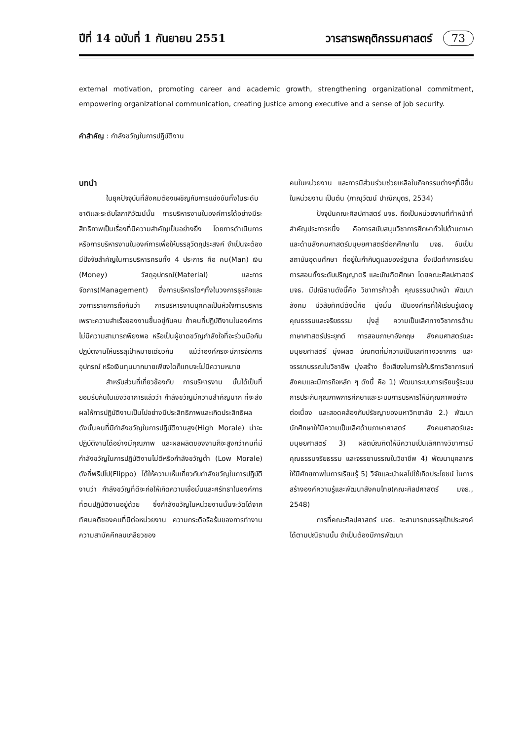ปีที่ 14 ฉบับที่ 1 กันยายน 2551 วารสารพฤติกรรมศาสตร์ 73
external motivation, promoting career and academic growth, strengthening organizational commitment, empowering organizational communication, creating justice among executive and a sense of job security.
คำสำคัญ : กำลังขวัญในการปฏิบัติงาน
บทนำ
ในยุคปัจจุบันที่สังคมต้องเผชิญกับการแข่งขันทั้งในระดับชาติและระดับโลกาภิวัฒน์นั้น การบริหารงานในองค์การได้อย่างมีระสิทธิภาพเป็นเรื่องที่มีความสำคัญเป็นอย่างยิ่ง โดยการดำเนินการหรือการบริหารงานในองค์การเพื่อให้บรรลุวัตถุประสงค์ จำเป็นจะต้องมีปัจจัยสำคัญในการบริหารครบทั้ง 4 ประการ คือ คน(Man) เงิน (Money) วัสดุอุปกรณ์(Material) และการจัดการ(Management) ซึ่งการบริหารใดๆทั้งในวงการธุรกิจและวงการราชการถือกันว่า การบริหารงานบุคคลเป็นหัวใจการบริหาร เพราะความสำเร็จของงานขึ้นอยู่กับคน ถ้าคนที่ปฏิบัติงานในองค์การไม่มีความสามารถพียงพอ หรือเป็นผู้ขาดขวัญกำลังใจที่จะร่วมมือกันปฏิบัติงานให้บรรลุเป้าหมายเดียวกัน แม้ว่าองค์กรจะมีการจัดการ อุปกรณ์ หรือเงินทุนมากมายเพียงใดก็แทบจะไม่มีความหมาย
สำหรับส่วนที่เกี่ยวข้องกับ การบริหารงาน นั้นได้เป็นที่ยอมรับกันในเชิงวิชาการแล้วว่า กำลังขวัญมีความสำคัญมาก ที่จะส่งผลให้การปฏิบัติงานเป็นไปอย่างมีประสิทธิภาพและเกิดประสิทธิผล ดังนั้นคนที่มีกำลังขวัญในการปฏิบัติงานสูง(High Morale) น่าจะปฏิบัติงานได้อย่างมีคุณภาพ และผลผลิตของงานก็จะสูงกว่าคนที่มีกำลังขวัญในการปฏิบัติงานไม่ดีหรือกำลังขวัญต่ำ (Low Morale) ดังที่ฟริปโป(Flippo) ได้ให้ความเห็นเกี่ยวกับกำลังขวัญในการปฏิบัติงานว่า กำลังขวัญที่ดีจะก่อให้เกิดความเชื่อมั่นและศรัทธาในองค์การที่ตนปฏิบัติงานอยู่ด้วย ซึ่งกำลังขวัญในหน่วยงานนั้นจะวัดได้จากทัศนคติของคนที่มีต่อหน่วยงาน ความกระตือรือร้นของการทำงาน ความสามัคคีกลมเกลียวของ
คนในหน่วยงาน และการมีส่วนร่วมช่วยเหลือในกิจกรรมต่างๆที่มีขึ้นในหน่วยงาน เป็นต้น (ภาณุวัฒน์ ปาณิกบุตร, 2534)
ปัจจุบันคณะศิลปศาสตร์ มจธ. ถือเป็นหน่วยงานที่ทำหน้าที่สำคัญประการหนึ่ง คือการสนับสนุนวิชาการศึกษาทั่วไปด้านภาษา และด้านสังคมศาสตร์มนุษยศาสตร์ต่อกศึกษาใน มจธ. อันเป็นสถาบันอุดมศึกษา ที่อยู่ในกำกับดูแลของรัฐบาล ซึ่งเปิดทำการเรียนการสอนทั้งระดับปริญญาตรี และบัณฑิตศึกษา โดยคณะศิลปศาสตร์ มจธ. มีปณิธานดังนี้คือ วิชาการก้าวล้ำ คุณธรรมนำหน้า พัฒนาสังคม มีวิสัยทัศน์ดังนี้คือ มุ่งมั่น เป็นองค์กรที่ใฝ่เรียนรู้เชิดชูคุณธรรมและจริยธรรม มุ่งสู่ ความเป็นเลิศทางวิชาการด้านภาษาศาสตร์ประยุกต์ การสอนภาษาอังกฤษ สังคมศาสตร์และมนุษยศาสตร์ มุ่งผลิต บัณฑิตที่มีความเป็นเลิศทางวิชาการ และจรรยาบรรณในวิชาชีพ มุ่งสร้าง ชื่อเสียงในการให้บริการวิชาการแก่สังคมและมีภารกิจหลัก ๆ ดังนี้ คือ 1) พัฒนาระบบการเรียนรู้ระบบการประกันคุณภาพการศึกษาและระบบการบริหารให้มีคุณภาพอย่างต่อเนื่อง และสอดคล้องกับปรัชญาของมหาวิทยาลัย 2.) พัฒนานักศึกษาให้มีความเป็นเลิศด้านภาษาศาสตร์ สังคมศาสตร์และมนุษยศาสตร์ 3) ผลิตบัณฑิตให้มีความเป็นเลิศทางวิชาการมีคุณธรรมจริยธรรม และจรรยาบรรณในวิชาชีพ 4) พัฒนาบุคลากรให้มีศักยภาพในการเรียนรู้ 5) วิจัยและนำผลไปใช้เกิดประโยชน์ ในการสร้างองค์ความรู้และพัฒนาสังคมไทย(คณะศิลปศาสตร์ มจธ., 2548)
การที่คณะศิลปศาสตร์ มจธ. จะสามารถบรรลุเป้าประสงค์ได้ตามปณิธานนั้น จำเป็นต้องมีการพัฒนา